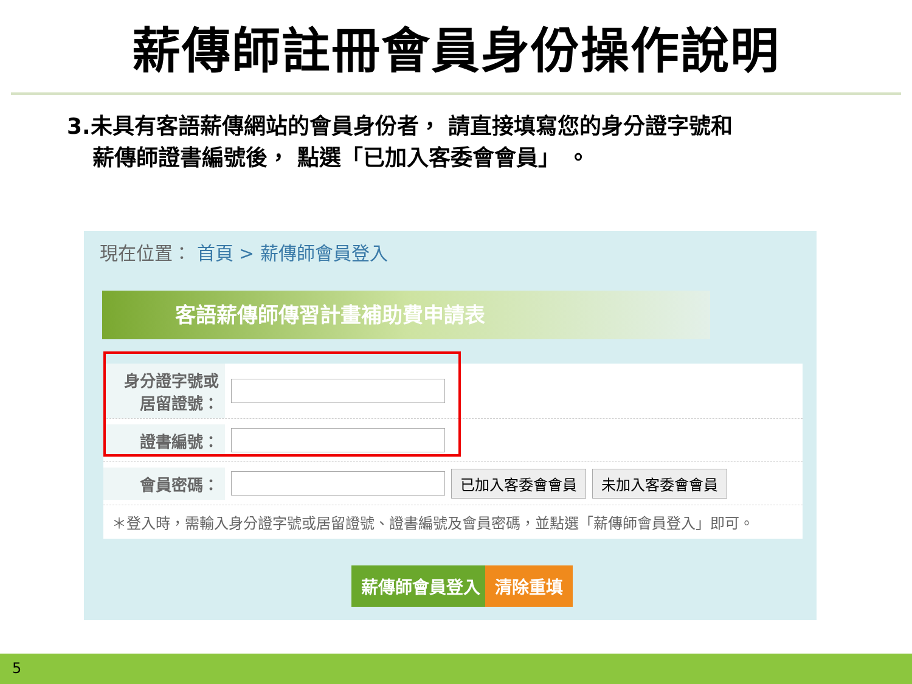薪傳師註冊會員身份操作說明
3.未具有客語薪傳網站的會員身份者， 請直接填寫您的身分證字號和
薪傳師證書編號後， 點選「已加入客委會會員」 。
現在位置： 首頁 > 薪傳師會員登入
客語薪傳師傳習計畫補助費申請表
身分證字號或
居留證號：
證書編號：
會員密碼： 已加入客委會會員 未加入客委會會員
＊登入時，需輸入身分證字號或居留證號、證書編號及會員密碼，並點選「薪傳師會員登入」即可。
薪傳師會員登入 清除重填
5